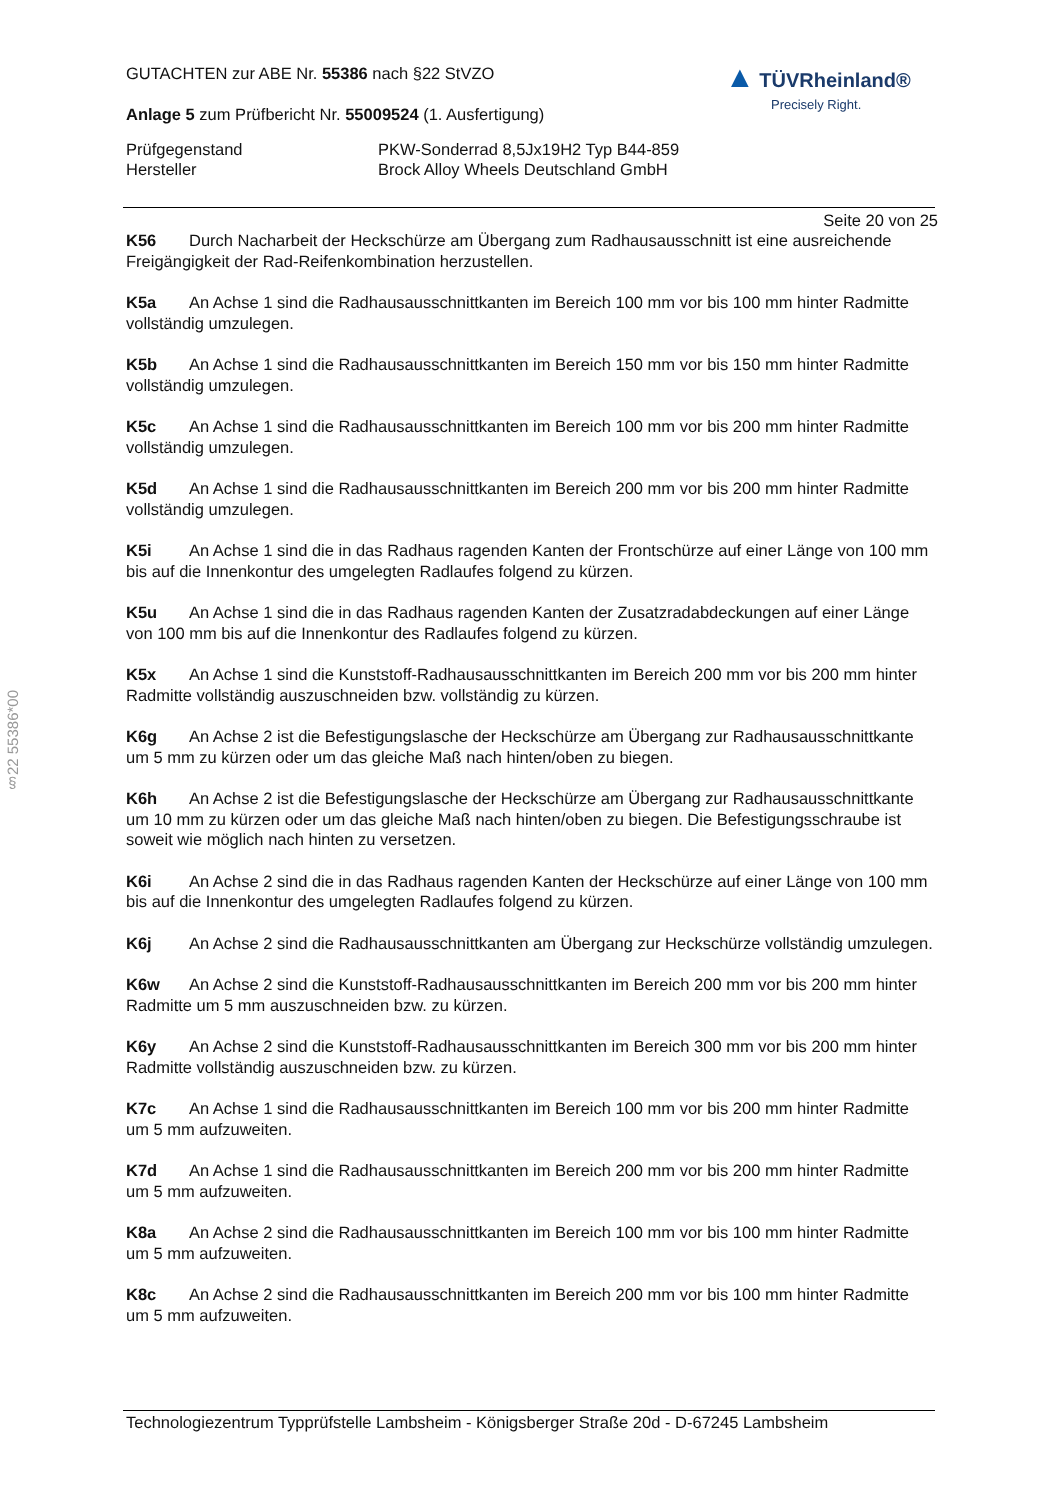GUTACHTEN zur ABE Nr. 55386 nach §22 StVZO
Anlage 5 zum Prüfbericht Nr. 55009524 (1. Ausfertigung)
Prüfgegenstand PKW-Sonderrad 8,5Jx19H2 Typ B44-859 Hersteller Brock Alloy Wheels Deutschland GmbH
▲ TÜVRheinland®
Precisely Right.
Seite 20 von 25
K56 Durch Nacharbeit der Heckschürze am Übergang zum Radhausausschnitt ist eine ausreichende Freigängigkeit der Rad-Reifenkombination herzustellen.
K5a An Achse 1 sind die Radhausausschnittkanten im Bereich 100 mm vor bis 100 mm hinter Radmitte vollständig umzulegen.
K5b An Achse 1 sind die Radhausausschnittkanten im Bereich 150 mm vor bis 150 mm hinter Radmitte vollständig umzulegen.
K5c An Achse 1 sind die Radhausausschnittkanten im Bereich 100 mm vor bis 200 mm hinter Radmitte vollständig umzulegen.
K5d An Achse 1 sind die Radhausausschnittkanten im Bereich 200 mm vor bis 200 mm hinter Radmitte vollständig umzulegen.
K5i An Achse 1 sind die in das Radhaus ragenden Kanten der Frontschürze auf einer Länge von 100 mm bis auf die Innenkontur des umgelegten Radlaufes folgend zu kürzen.
K5u An Achse 1 sind die in das Radhaus ragenden Kanten der Zusatzradabdeckungen auf einer Länge von 100 mm bis auf die Innenkontur des Radlaufes folgend zu kürzen.
K5x An Achse 1 sind die Kunststoff-Radhausausschnittkanten im Bereich 200 mm vor bis 200 mm hinter Radmitte vollständig auszuschneiden bzw. vollständig zu kürzen.
K6g An Achse 2 ist die Befestigungslasche der Heckschürze am Übergang zur Radhausausschnittkante um 5 mm zu kürzen oder um das gleiche Maß nach hinten/oben zu biegen.
K6h An Achse 2 ist die Befestigungslasche der Heckschürze am Übergang zur Radhausausschnittkante um 10 mm zu kürzen oder um das gleiche Maß nach hinten/oben zu biegen. Die Befestigungsschraube ist soweit wie möglich nach hinten zu versetzen.
K6i An Achse 2 sind die in das Radhaus ragenden Kanten der Heckschürze auf einer Länge von 100 mm bis auf die Innenkontur des umgelegten Radlaufes folgend zu kürzen.
K6j An Achse 2 sind die Radhausausschnittkanten am Übergang zur Heckschürze vollständig umzulegen.
K6w An Achse 2 sind die Kunststoff-Radhausausschnittkanten im Bereich 200 mm vor bis 200 mm hinter Radmitte um 5 mm auszuschneiden bzw. zu kürzen.
K6y An Achse 2 sind die Kunststoff-Radhausausschnittkanten im Bereich 300 mm vor bis 200 mm hinter Radmitte vollständig auszuschneiden bzw. zu kürzen.
K7c An Achse 1 sind die Radhausausschnittkanten im Bereich 100 mm vor bis 200 mm hinter Radmitte um 5 mm aufzuweiten.
K7d An Achse 1 sind die Radhausausschnittkanten im Bereich 200 mm vor bis 200 mm hinter Radmitte um 5 mm aufzuweiten.
K8a An Achse 2 sind die Radhausausschnittkanten im Bereich 100 mm vor bis 100 mm hinter Radmitte um 5 mm aufzuweiten.
K8c An Achse 2 sind die Radhausausschnittkanten im Bereich 200 mm vor bis 100 mm hinter Radmitte um 5 mm aufzuweiten.
§22 55386*00
Technologiezentrum Typprüfstelle Lambsheim - Königsberger Straße 20d - D-67245 Lambsheim